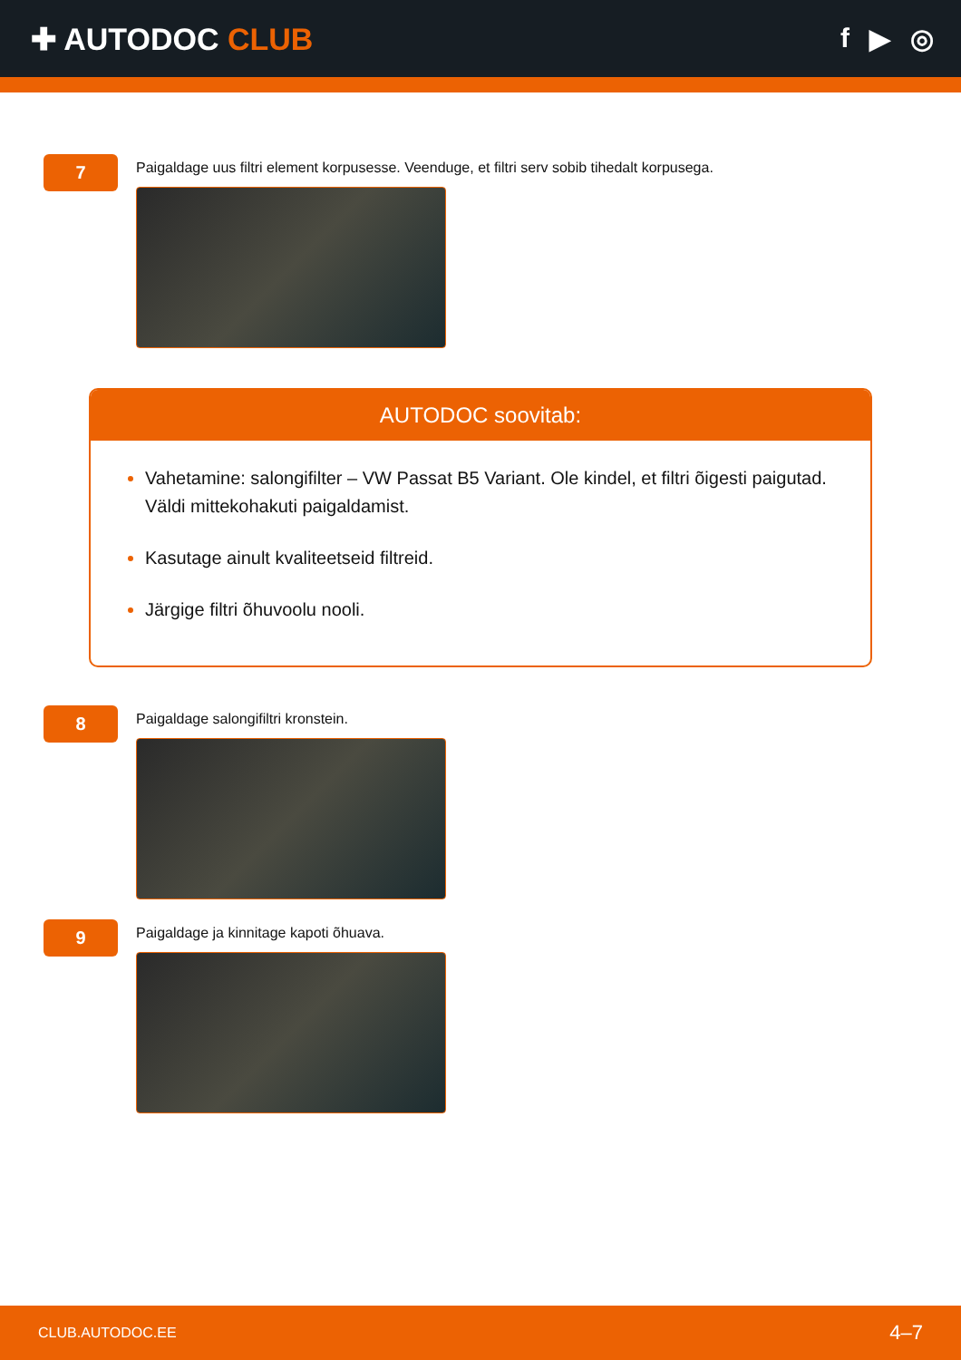✚ AUTODOC CLUB f ▶ ◎
7
Paigaldage uus filtri element korpusesse. Veenduge, et filtri serv sobib tihedalt korpusega.
AUTODOC soovitab:
Vahetamine: salongifilter – VW Passat B5 Variant. Ole kindel, et filtri õigesti paigutad. Väldi mittekohakuti paigaldamist.
Kasutage ainult kvaliteetseid filtreid.
Järgige filtri õhuvoolu nooli.
8
Paigaldage salongifiltri kronstein.
9
Paigaldage ja kinnitage kapoti õhuava.
CLUB.AUTODOC.EE 4–7